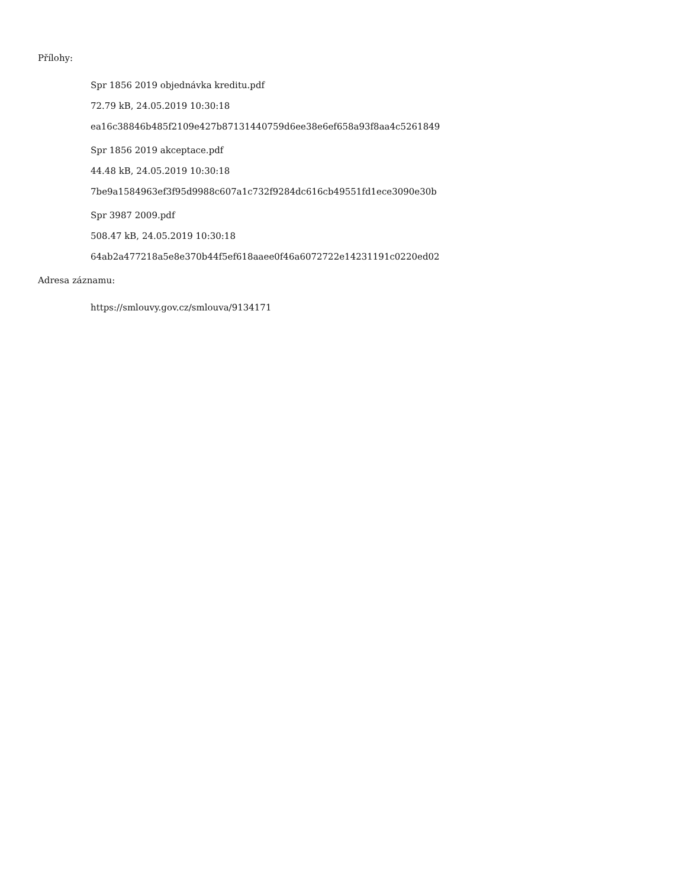Přílohy:
Spr 1856 2019 objednávka kreditu.pdf
72.79 kB, 24.05.2019 10:30:18
ea16c38846b485f2109e427b87131440759d6ee38e6ef658a93f8aa4c5261849
Spr 1856 2019 akceptace.pdf
44.48 kB, 24.05.2019 10:30:18
7be9a1584963ef3f95d9988c607a1c732f9284dc616cb49551fd1ece3090e30b
Spr 3987 2009.pdf
508.47 kB, 24.05.2019 10:30:18
64ab2a477218a5e8e370b44f5ef618aaee0f46a6072722e14231191c0220ed02
Adresa záznamu:
https://smlouvy.gov.cz/smlouva/9134171